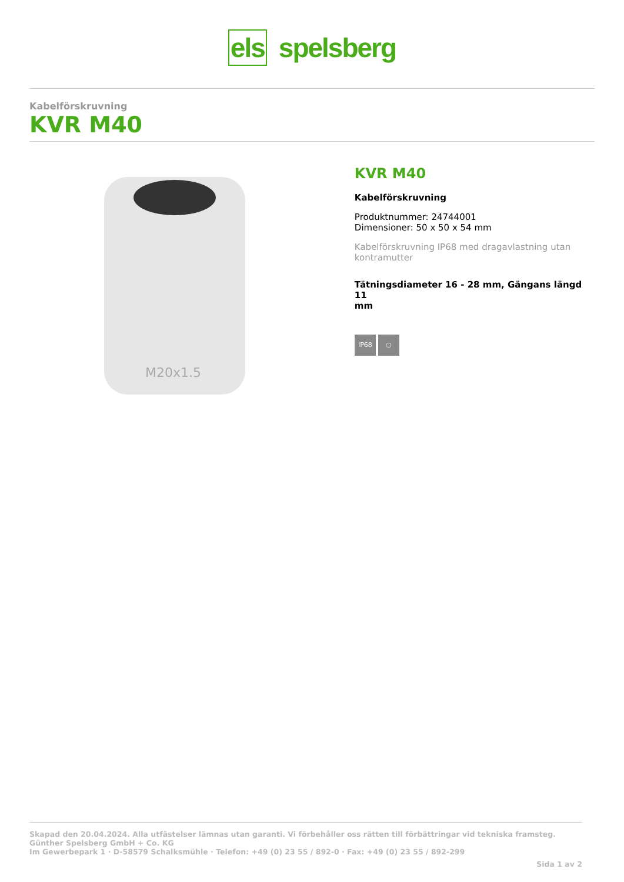els spelsberg
Kabelförskruvning
KVR M40
M20x1.5
KVR M40
Kabelförskruvning
Produktnummer: 24744001
Dimensioner: 50 x 50 x 54 mm
Kabelförskruvning IP68 med dragavlastning utan
kontramutter
Tätningsdiameter 16 - 28 mm, Gängans längd 11
mm
IP68 ○
Skapad den 20.04.2024. Alla utfästelser lämnas utan garanti. Vi förbehåller oss rätten till förbättringar vid tekniska framsteg.
Günther Spelsberg GmbH + Co. KG
Im Gewerbepark 1 · D-58579 Schalksmühle · Telefon: +49 (0) 23 55 / 892-0 · Fax: +49 (0) 23 55 / 892-299
Sida 1 av 2